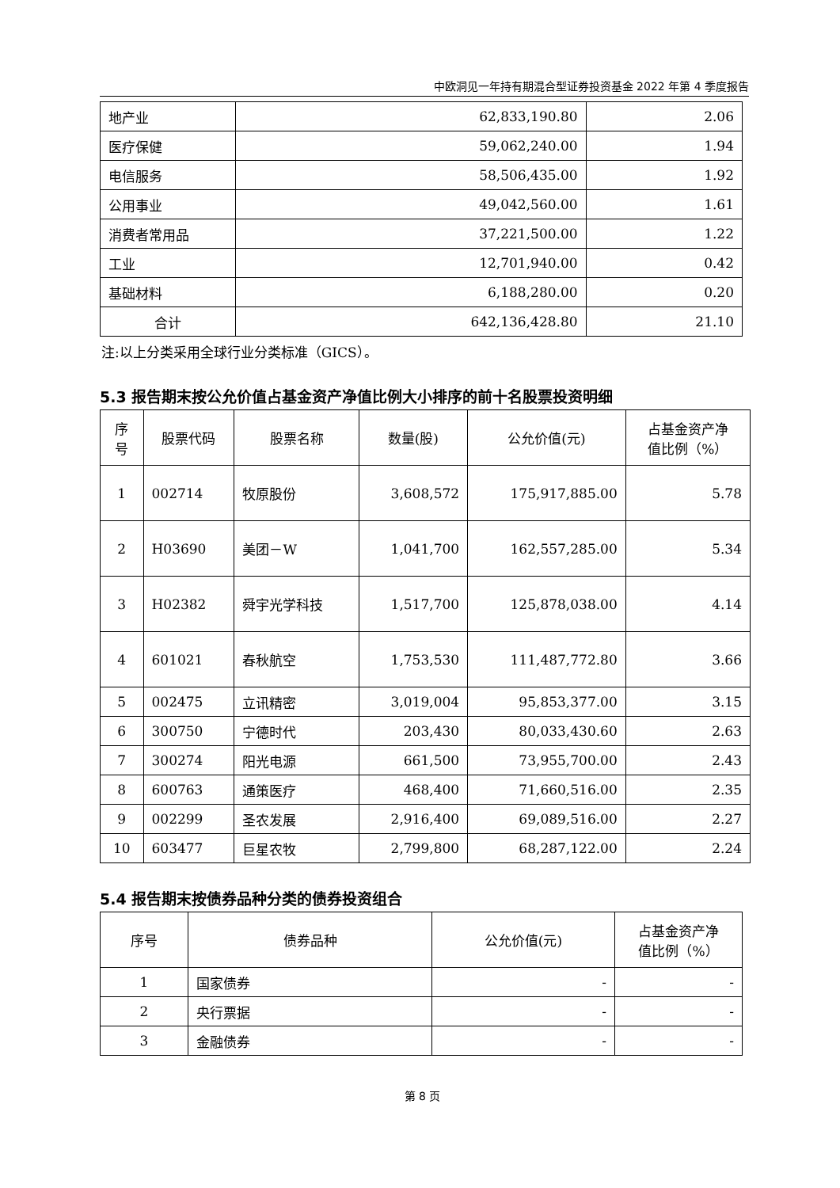中欧洞见一年持有期混合型证券投资基金 2022 年第 4 季度报告
| 地产业 | 62,833,190.80 | 2.06 |
| 医疗保健 | 59,062,240.00 | 1.94 |
| 电信服务 | 58,506,435.00 | 1.92 |
| 公用事业 | 49,042,560.00 | 1.61 |
| 消费者常用品 | 37,221,500.00 | 1.22 |
| 工业 | 12,701,940.00 | 0.42 |
| 基础材料 | 6,188,280.00 | 0.20 |
| 合计 | 642,136,428.80 | 21.10 |
注:以上分类采用全球行业分类标准（GICS）。
5.3 报告期末按公允价值占基金资产净值比例大小排序的前十名股票投资明细
| 序 号 | 股票代码 | 股票名称 | 数量(股) | 公允价值(元) | 占基金资产净 值比例（%） |
| --- | --- | --- | --- | --- | --- |
| 1 | 002714 | 牧原股份 | 3,608,572 | 175,917,885.00 | 5.78 |
| 2 | H03690 | 美团－W | 1,041,700 | 162,557,285.00 | 5.34 |
| 3 | H02382 | 舜宇光学科技 | 1,517,700 | 125,878,038.00 | 4.14 |
| 4 | 601021 | 春秋航空 | 1,753,530 | 111,487,772.80 | 3.66 |
| 5 | 002475 | 立讯精密 | 3,019,004 | 95,853,377.00 | 3.15 |
| 6 | 300750 | 宁德时代 | 203,430 | 80,033,430.60 | 2.63 |
| 7 | 300274 | 阳光电源 | 661,500 | 73,955,700.00 | 2.43 |
| 8 | 600763 | 通策医疗 | 468,400 | 71,660,516.00 | 2.35 |
| 9 | 002299 | 圣农发展 | 2,916,400 | 69,089,516.00 | 2.27 |
| 10 | 603477 | 巨星农牧 | 2,799,800 | 68,287,122.00 | 2.24 |
5.4 报告期末按债券品种分类的债券投资组合
| 序号 | 债券品种 | 公允价值(元) | 占基金资产净 值比例（%） |
| --- | --- | --- | --- |
| 1 | 国家债券 | - | - |
| 2 | 央行票据 | - | - |
| 3 | 金融债券 | - | - |
第 8 页